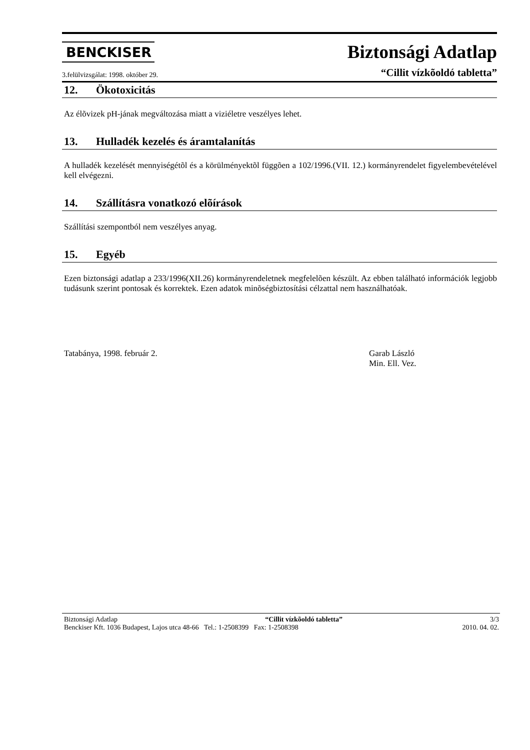BENCKISER
Biztonsági Adatlap
3.felülvizsgálat: 1998. október 29.
“Cillit vízkõoldó tabletta”
12. Ökotoxicitás
Az élõvizek pH-jának megváltozása miatt a viziéletre veszélyes lehet.
13. Hulladék kezelés és áramtalanítás
A hulladék kezelését mennyiségétõl és a körülményektõl függõen a 102/1996.(VII. 12.) kormányrendelet figyelembevételével kell elvégezni.
14. Szállításra vonatkozó elõírások
Szállítási szempontból nem veszélyes anyag.
15. Egyéb
Ezen biztonsági adatlap a 233/1996(XII.26) kormányrendeletnek megfelelõen készült. Az ebben található információk legjobb tudásunk szerint pontosak és korrektek. Ezen adatok minõségbiztosítási célzattal nem használhatóak.
Tatabánya, 1998. február 2. Garab László
Min. Ell. Vez.
Biztonsági Adatlap “Cillit vízkõoldó tabletta” 3/3
Benckiser Kft. 1036 Budapest, Lajos utca 48-66 Tel.: 1-2508399 Fax: 1-2508398 2010. 04. 02.